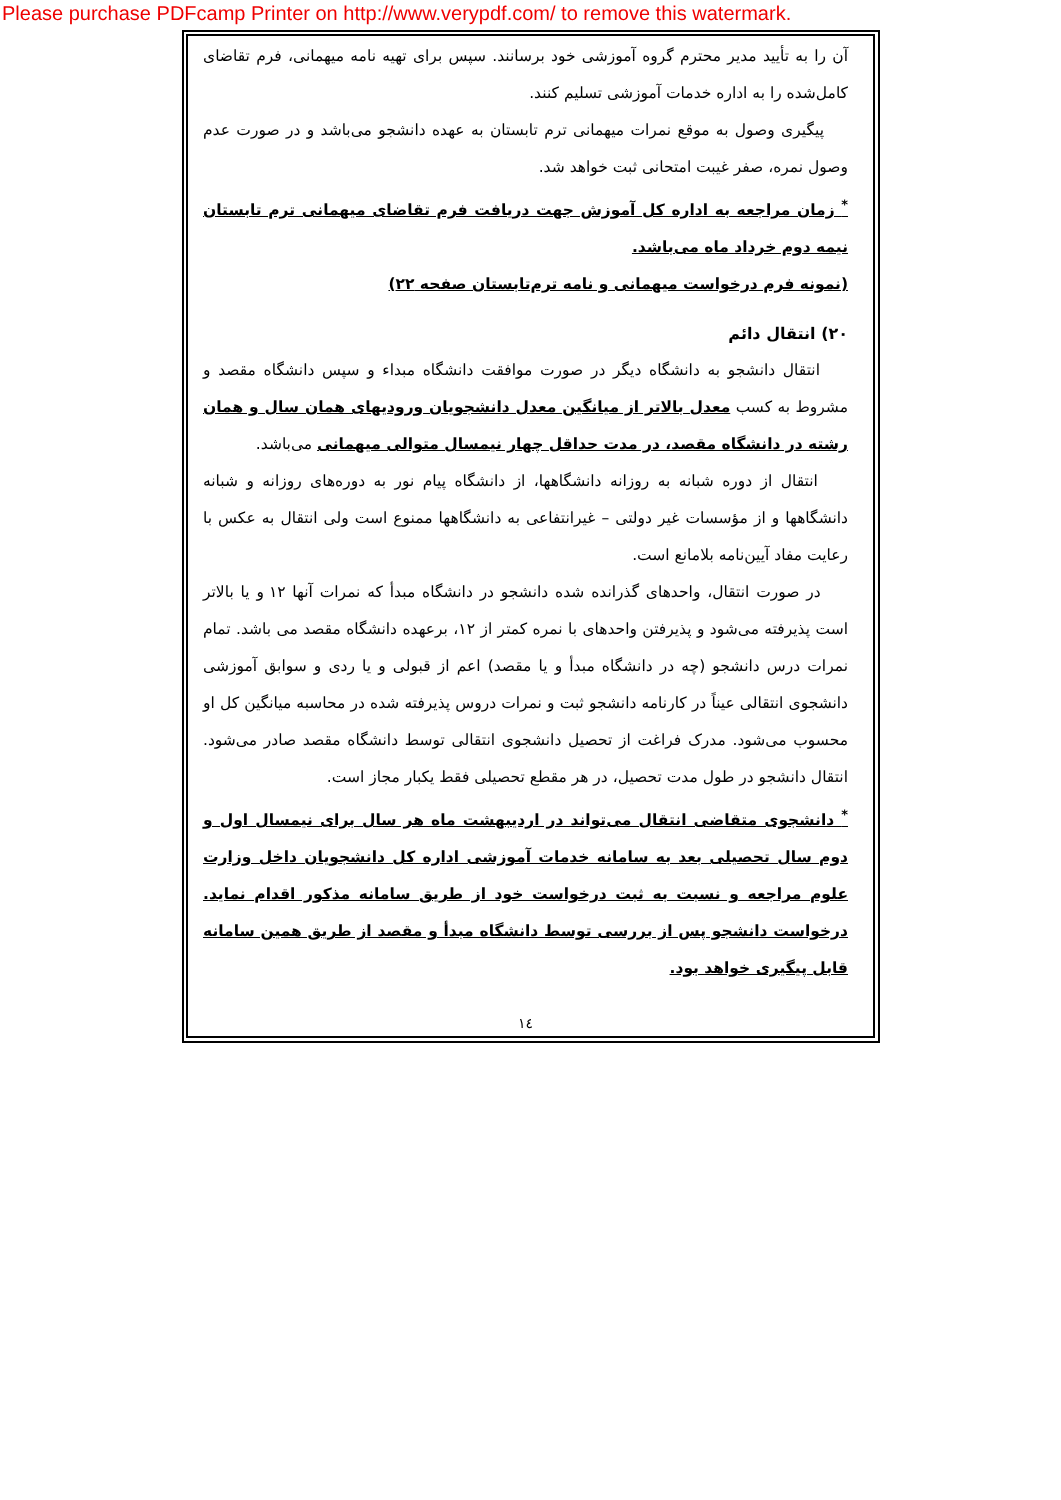Please purchase PDFcamp Printer on http://www.verypdf.com/ to remove this watermark.
آن را به تأیید مدیر محترم گروه آموزشی خود برسانند. سپس برای تهیه نامه میهمانی، فرم تقاضای کامل‌شده را به اداره خدمات آموزشی تسلیم کنند.
پیگیری وصول به موقع نمرات میهمانی ترم تابستان به عهده دانشجو می‌باشد و در صورت عدم وصول نمره، صفر غیبت امتحانی ثبت خواهد شد.
<sup>*</sup> زمان مراجعه به اداره کل آموزش جهت دریافت فرم تقاضای میهمانی ترم تابستان نیمه دوم خرداد ماه می‌باشد.
(نمونه فرم درخواست میهمانی و نامه ترم‌تابستان صفحه ۲۲)
۲۰) انتقال دائم
انتقال دانشجو به دانشگاه دیگر در صورت موافقت دانشگاه مبداء و سپس دانشگاه مقصد و مشروط به کسب معدل بالاتر از میانگین معدل دانشجویان ورودیهای همان سال و همان رشته در دانشگاه مقصد، در مدت حداقل چهار نیمسال متوالی میهمانی می‌باشد.
انتقال از دوره شبانه به روزانه دانشگاهها، از دانشگاه پیام نور به دوره‌های روزانه و شبانه دانشگاهها و از مؤسسات غیر دولتی – غیرانتفاعی به دانشگاهها ممنوع است ولی انتقال به عکس با رعایت مفاد آیین‌نامه بلامانع است.
در صورت انتقال، واحدهای گذرانده شده دانشجو در دانشگاه مبدأ که نمرات آنها ۱۲ و یا بالاتر است پذیرفته می‌شود و پذیرفتن واحدهای با نمره کمتر از ۱۲، برعهده دانشگاه مقصد می باشد. تمام نمرات درس دانشجو (چه در دانشگاه مبدأ و یا مقصد) اعم از قبولی و یا ردی و سوابق آموزشی دانشجوی انتقالی عیناً در کارنامه دانشجو ثبت و نمرات دروس پذیرفته شده در محاسبه میانگین کل او محسوب می‌شود. مدرک فراغت از تحصیل دانشجوی انتقالی توسط دانشگاه مقصد صادر می‌شود. انتقال دانشجو در طول مدت تحصیل، در هر مقطع تحصیلی فقط یکبار مجاز است.
<sup>*</sup> دانشجوی متقاضی انتقال می‌تواند در اردیبهشت ماه هر سال برای نیمسال اول و دوم سال تحصیلی بعد به سامانه خدمات آموزشی اداره کل دانشجویان داخل وزارت علوم مراجعه و نسبت به ثبت درخواست خود از طریق سامانه مذکور اقدام نماید. درخواست دانشجو پس از بررسی توسط دانشگاه مبدأ و مقصد از طریق همین سامانه قابل پیگیری خواهد بود.
١٤